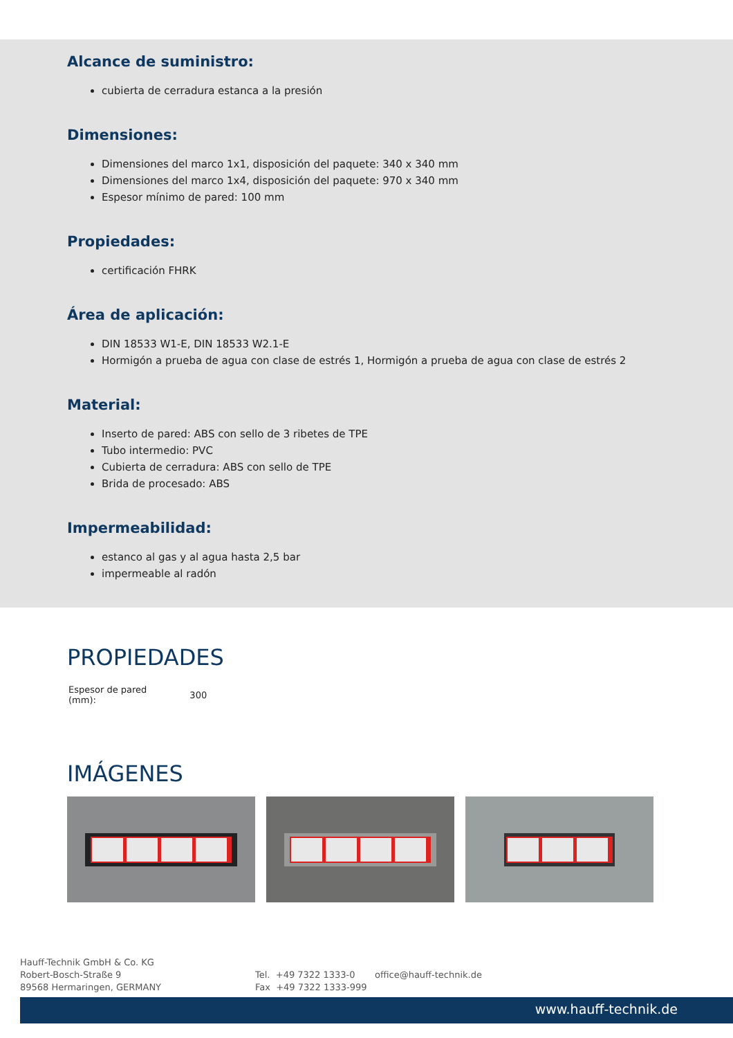Alcance de suministro:
cubierta de cerradura estanca a la presión
Dimensiones:
Dimensiones del marco 1x1, disposición del paquete: 340 x 340 mm
Dimensiones del marco 1x4, disposición del paquete: 970 x 340 mm
Espesor mínimo de pared: 100 mm
Propiedades:
certificación FHRK
Área de aplicación:
DIN 18533 W1-E, DIN 18533 W2.1-E
Hormigón a prueba de agua con clase de estrés 1, Hormigón a prueba de agua con clase de estrés 2
Material:
Inserto de pared: ABS con sello de 3 ribetes de TPE
Tubo intermedio: PVC
Cubierta de cerradura: ABS con sello de TPE
Brida de procesado: ABS
Impermeabilidad:
estanco al gas y al agua hasta 2,5 bar
impermeable al radón
PROPIEDADES
| Espesor de pared (mm): | 300 |
IMÁGENES
Hauff-Technik GmbH & Co. KG
Robert-Bosch-Straße 9
89568 Hermaringen, GERMANY
Tel. +49 7322 1333-0
Fax +49 7322 1333-999
office@hauff-technik.de
www.hauff-technik.de